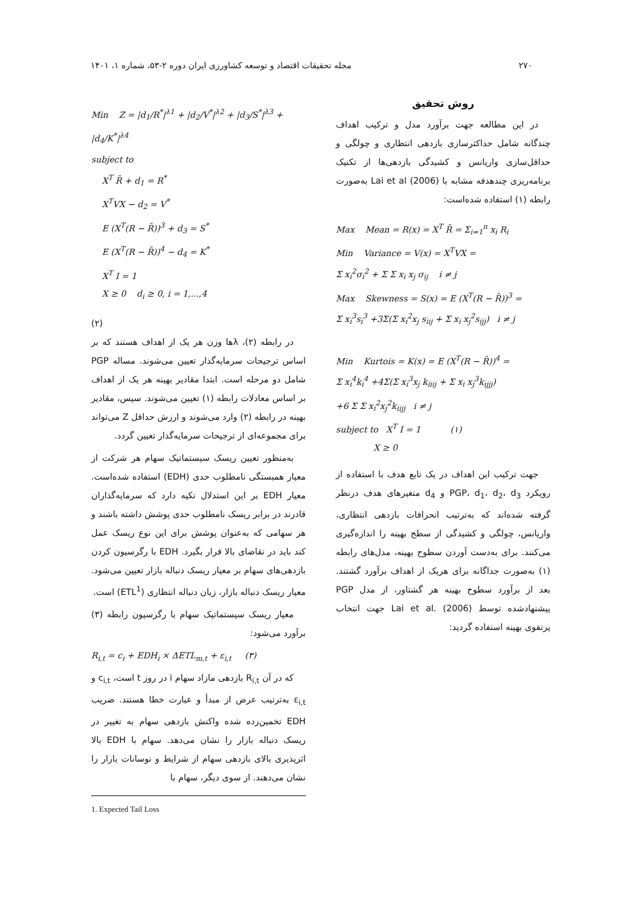۲۷۰ مجله تحقیقات اقتصاد و توسعه کشاورزی ایران دوره ۲-۵۳، شماره ۱، ۱۴۰۱
روش تحقیق
در این مطالعه جهت برآورد مدل و ترکیب اهداف چندگانه شامل حداکثرسازی بازدهی انتظاری و چولگی و حداقل‌سازی واریانس و کشیدگی بازدهی‌ها از تکنیک برنامه‌ریزی چندهدفه مشابه با Lai et al (2006) به‌صورت رابطه (۱) استفاده شده‌است:
Max Mean = R(x) = X<sup>T</sup> R̄ = Σ<sub>i=1</sub><sup>n</sup> x<sub>i</sub> R<sub>i</sub>
Min Variance = V(x) = X<sup>T</sup>VX =
Σ x<sub>i</sub><sup>2</sup>σ<sub>i</sub><sup>2</sup> + Σ Σ x<sub>i</sub> x<sub>j</sub> σ<sub>ij</sub> i ≠ j
Max Skewness = S(x) = E (X<sup>T</sup>(R − R̄))<sup>3</sup> =
Σ x<sub>i</sub><sup>3</sup>s<sub>i</sub><sup>3</sup> +3Σ(Σ x<sub>i</sub><sup>2</sup>x<sub>j</sub> s<sub>iij</sub> + Σ x<sub>i</sub> x<sub>j</sub><sup>2</sup>s<sub>ijj</sub>) i ≠ j
Min Kurtois = K(x) = E (X<sup>T</sup>(R − R̄))<sup>4</sup> =
Σ x<sub>i</sub><sup>4</sup>k<sub>i</sub><sup>4</sup> +4Σ(Σ x<sub>i</sub><sup>3</sup>x<sub>j</sub> k<sub>iiij</sub> + Σ x<sub>i</sub> x<sub>j</sub><sup>3</sup>k<sub>ijjj</sub>)
+6 Σ Σ x<sub>i</sub><sup>2</sup>x<sub>j</sub><sup>2</sup>k<sub>iijj</sub> i ≠ j
subject to X<sup>T</sup> I = 1 (۱)
X ≥ 0
جهت ترکیب این اهداف در یک تابع هدف با استفاده از رویکرد PGP، d<sub>1</sub>، d<sub>2</sub>، d<sub>3</sub> و d<sub>4</sub> متغیرهای هدف درنظر گرفته شده‌اند که به‌ترتیب انحرافات بازدهی انتظاری، واریانس، چولگی و کشیدگی از سطح بهینه را اندازه‌گیری می‌کنند. برای به‌دست آوردن سطوح بهینه، مدل‌های رابطه (۱) به‌صورت جداگانه برای هریک از اهداف برآورد گشتند. بعد از برآورد سطوح بهینه هر گشتاور، از مدل PGP پیشنهادشده توسط Lai et al. (2006) جهت انتخاب پرتفوی بهینه استفاده گردید:
Min Z = |d<sub>1</sub>/R<sup>*</sup>|<sup>λ1</sup> + |d<sub>2</sub>/V<sup>*</sup>|<sup>λ2</sup> + |d<sub>3</sub>/S<sup>*</sup>|<sup>λ3</sup> + |d<sub>4</sub>/K<sup>*</sup>|<sup>λ4</sup>
subject to
X<sup>T</sup> R̄ + d<sub>1</sub> = R<sup>*</sup>
X<sup>T</sup>VX − d<sub>2</sub> = V<sup>*</sup>
E (X<sup>T</sup>(R − R̄))<sup>3</sup> + d<sub>3</sub> = S<sup>*</sup>
E (X<sup>T</sup>(R − R̄))<sup>4</sup> − d<sub>4</sub> = K<sup>*</sup>
X<sup>T</sup> I = 1
X ≥ 0 d<sub>i</sub> ≥ 0, i = 1,...,4
(۲)
در رابطه (۲)، λها وزن هر یک از اهداف هستند که بر اساس ترجیحات سرمایه‌گذار تعیین می‌شوند. مساله PGP شامل دو مرحله است. ابتدا مقادیر بهینه هر یک از اهداف بر اساس معادلات رابطه (۱) تعیین می‌شوند. سپس، مقادیر بهینه در رابطه (۲) وارد می‌شوند و ارزش حداقل Z می‌تواند برای مجموعه‌ای از ترجیحات سرمایه‌گذار تعیین گردد.
به‌منظور تعیین ریسک سیستماتیک سهام هر شرکت از معیار همبستگی نامطلوب حدی (EDH) استفاده شده‌است. معیار EDH بر این استدلال تکیه دارد که سرمایه‌گذاران قادرند در برابر ریسک نامطلوب حدی پوشش داشته باشند و هر سهامی که به‌عنوان پوشش برای این نوع ریسک عمل کند باید در تقاضای بالا قرار بگیرد. EDH با رگرسیون کردن بازدهی‌های سهام بر معیار ریسک دنباله بازار تعیین می‌شود. معیار ریسک دنباله بازار، زیان دنباله انتظاری (ETL<sup>1</sup>) است.
معیار ریسک سیستماتیک سهام با رگرسیون رابطه (۳) برآورد می‌شود:
R<sub>i,t</sub> = c<sub>i</sub> + EDH<sub>i</sub> × ΔETL<sub>m,t</sub> + ε<sub>i,t</sub> (۳)
که در آن R<sub>i,t</sub> بازدهی مازاد سهام i در روز t است، c<sub>i,t</sub> و ε<sub>i,t</sub> به‌ترتیب عرض از مبدأ و عبارت خطا هستند. ضریب EDH تخمین‌زده شده واکنش بازدهی سهام به تغییر در ریسک دنباله بازار را نشان می‌دهد. سهام با EDH بالا اثرپذیری بالای بازدهی سهام از شرایط و نوسانات بازار را نشان می‌دهند. از سوی دیگر، سهام با
1. Expected Tail Loss